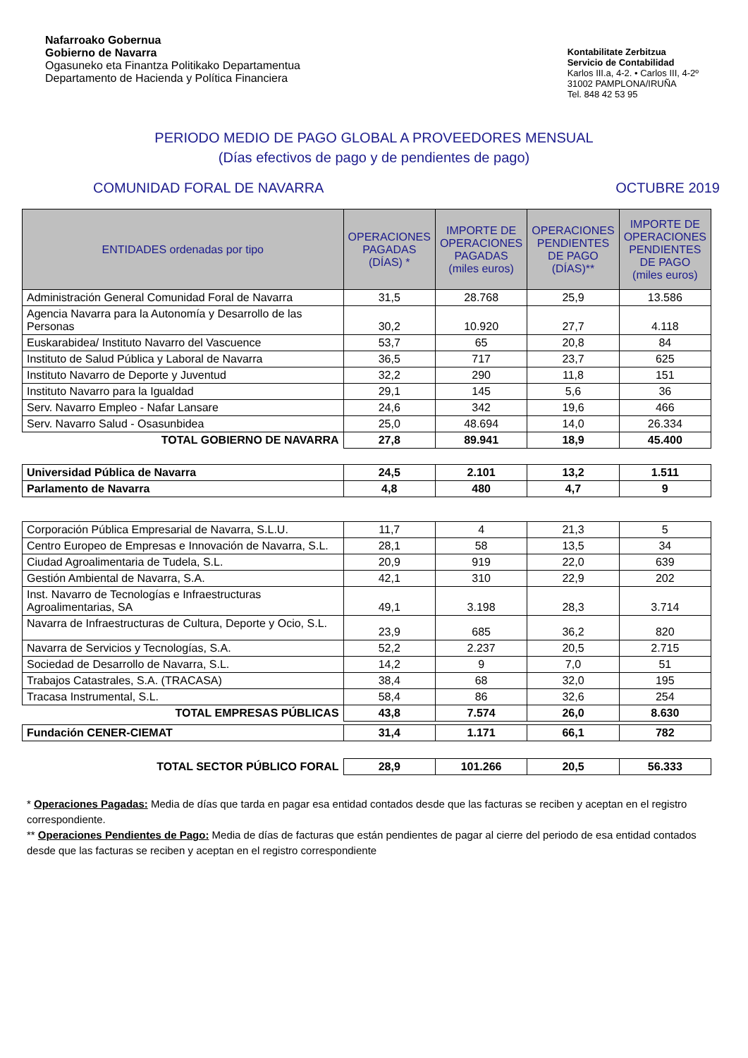Nafarroako Gobernua
Gobierno de Navarra
Ogasuneko eta Finantza Politikako Departamentua
Departamento de Hacienda y Política Financiera
Kontabilitate Zerbitzua
Servicio de Contabilidad
Karlos III.a, 4-2. • Carlos III, 4-2º
31002 PAMPLONA/IRUÑA
Tel. 848 42 53 95
PERIODO MEDIO DE PAGO GLOBAL A PROVEEDORES MENSUAL
(Días efectivos de pago y de pendientes de pago)
COMUNIDAD FORAL DE NAVARRA OCTUBRE 2019
| ENTIDADES ordenadas por tipo | OPERACIONES PAGADAS (DÍAS) * | IMPORTE DE OPERACIONES PAGADAS (miles euros) | OPERACIONES PENDIENTES DE PAGO (DÍAS)** | IMPORTE DE OPERACIONES PENDIENTES DE PAGO (miles euros) |
| --- | --- | --- | --- | --- |
| Administración General Comunidad Foral de Navarra | 31,5 | 28.768 | 25,9 | 13.586 |
| Agencia Navarra para la Autonomía y Desarrollo de las Personas | 30,2 | 10.920 | 27,7 | 4.118 |
| Euskarabidea/ Instituto Navarro del Vascuence | 53,7 | 65 | 20,8 | 84 |
| Instituto de Salud Pública y Laboral de Navarra | 36,5 | 717 | 23,7 | 625 |
| Instituto Navarro de Deporte y Juventud | 32,2 | 290 | 11,8 | 151 |
| Instituto Navarro para la Igualdad | 29,1 | 145 | 5,6 | 36 |
| Serv. Navarro Empleo - Nafar Lansare | 24,6 | 342 | 19,6 | 466 |
| Serv. Navarro Salud - Osasunbidea | 25,0 | 48.694 | 14,0 | 26.334 |
| TOTAL GOBIERNO DE NAVARRA | 27,8 | 89.941 | 18,9 | 45.400 |
| Universidad Pública de Navarra | 24,5 | 2.101 | 13,2 | 1.511 |
| Parlamento de Navarra | 4,8 | 480 | 4,7 | 9 |
| Corporación Pública Empresarial de Navarra, S.L.U. | 11,7 | 4 | 21,3 | 5 |
| Centro Europeo de Empresas e Innovación de Navarra, S.L. | 28,1 | 58 | 13,5 | 34 |
| Ciudad Agroalimentaria de Tudela, S.L. | 20,9 | 919 | 22,0 | 639 |
| Gestión Ambiental de Navarra, S.A. | 42,1 | 310 | 22,9 | 202 |
| Inst. Navarro de Tecnologías e Infraestructuras Agroalimentarias, SA | 49,1 | 3.198 | 28,3 | 3.714 |
| Navarra de Infraestructuras de Cultura, Deporte y Ocio, S.L. | 23,9 | 685 | 36,2 | 820 |
| Navarra de Servicios y Tecnologías, S.A. | 52,2 | 2.237 | 20,5 | 2.715 |
| Sociedad de Desarrollo de Navarra, S.L. | 14,2 | 9 | 7,0 | 51 |
| Trabajos Catastrales, S.A. (TRACASA) | 38,4 | 68 | 32,0 | 195 |
| Tracasa Instrumental, S.L. | 58,4 | 86 | 32,6 | 254 |
| TOTAL EMPRESAS PÚBLICAS | 43,8 | 7.574 | 26,0 | 8.630 |
| Fundación CENER-CIEMAT | 31,4 | 1.171 | 66,1 | 782 |
| TOTAL SECTOR PÚBLICO FORAL | 28,9 | 101.266 | 20,5 | 56.333 |
* Operaciones Pagadas: Media de días que tarda en pagar esa entidad contados desde que las facturas se reciben y aceptan en el registro correspondiente.
** Operaciones Pendientes de Pago: Media de días de facturas que están pendientes de pagar al cierre del periodo de esa entidad contados desde que las facturas se reciben y aceptan en el registro correspondiente